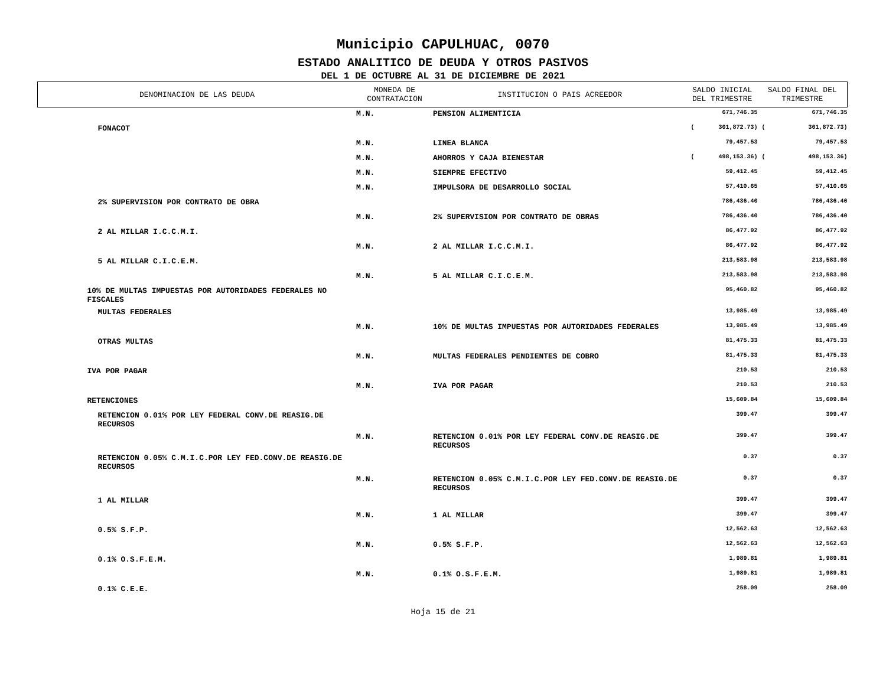Municipio CAPULHUAC, 0070
ESTADO ANALITICO DE DEUDA Y OTROS PASIVOS
DEL 1 DE OCTUBRE AL 31 DE DICIEMBRE DE 2021
| DENOMINACION DE LAS DEUDA | MONEDA DE CONTRATACION | INSTITUCION O PAIS ACREEDOR | SALDO INICIAL DEL TRIMESTRE | | SALDO FINAL DEL TRIMESTRE | |
| --- | --- | --- | --- | --- | --- | --- |
| | M.N. | PENSION ALIMENTICIA | | 671,746.35 | | 671,746.35 |
| FONACOT | | | ( | 301,872.73) | ( | 301,872.73) |
| | M.N. | LINEA BLANCA | | 79,457.53 | | 79,457.53 |
| | M.N. | AHORROS Y CAJA BIENESTAR | ( | 498,153.36) | ( | 498,153.36) |
| | M.N. | SIEMPRE EFECTIVO | | 59,412.45 | | 59,412.45 |
| | M.N. | IMPULSORA DE DESARROLLO SOCIAL | | 57,410.65 | | 57,410.65 |
| 2% SUPERVISION POR CONTRATO DE OBRA | | | | 786,436.40 | | 786,436.40 |
| | M.N. | 2% SUPERVISION POR CONTRATO DE OBRAS | | 786,436.40 | | 786,436.40 |
| 2 AL MILLAR I.C.C.M.I. | | | | 86,477.92 | | 86,477.92 |
| | M.N. | 2 AL MILLAR I.C.C.M.I. | | 86,477.92 | | 86,477.92 |
| 5 AL MILLAR C.I.C.E.M. | | | | 213,583.98 | | 213,583.98 |
| | M.N. | 5 AL MILLAR C.I.C.E.M. | | 213,583.98 | | 213,583.98 |
| 10% DE MULTAS IMPUESTAS POR AUTORIDADES FEDERALES NO FISCALES | | | | 95,460.82 | | 95,460.82 |
| MULTAS FEDERALES | | | | 13,985.49 | | 13,985.49 |
| | M.N. | 10% DE MULTAS IMPUESTAS POR AUTORIDADES FEDERALES | | 13,985.49 | | 13,985.49 |
| OTRAS MULTAS | | | | 81,475.33 | | 81,475.33 |
| | M.N. | MULTAS FEDERALES PENDIENTES DE COBRO | | 81,475.33 | | 81,475.33 |
| IVA POR PAGAR | | | | 210.53 | | 210.53 |
| | M.N. | IVA POR PAGAR | | 210.53 | | 210.53 |
| RETENCIONES | | | | 15,609.84 | | 15,609.84 |
| RETENCION 0.01% POR LEY FEDERAL CONV.DE REASIG.DE RECURSOS | | | | 399.47 | | 399.47 |
| | M.N. | RETENCION 0.01% POR LEY FEDERAL CONV.DE REASIG.DE RECURSOS | | 399.47 | | 399.47 |
| RETENCION 0.05% C.M.I.C.POR LEY FED.CONV.DE REASIG.DE RECURSOS | | | | 0.37 | | 0.37 |
| | M.N. | RETENCION 0.05% C.M.I.C.POR LEY FED.CONV.DE REASIG.DE RECURSOS | | 0.37 | | 0.37 |
| 1 AL MILLAR | | | | 399.47 | | 399.47 |
| | M.N. | 1 AL MILLAR | | 399.47 | | 399.47 |
| 0.5% S.F.P. | | | | 12,562.63 | | 12,562.63 |
| | M.N. | 0.5% S.F.P. | | 12,562.63 | | 12,562.63 |
| 0.1% O.S.F.E.M. | | | | 1,989.81 | | 1,989.81 |
| | M.N. | 0.1% O.S.F.E.M. | | 1,989.81 | | 1,989.81 |
| 0.1% C.E.E. | | | | 258.09 | | 258.09 |
Hoja 15 de 21